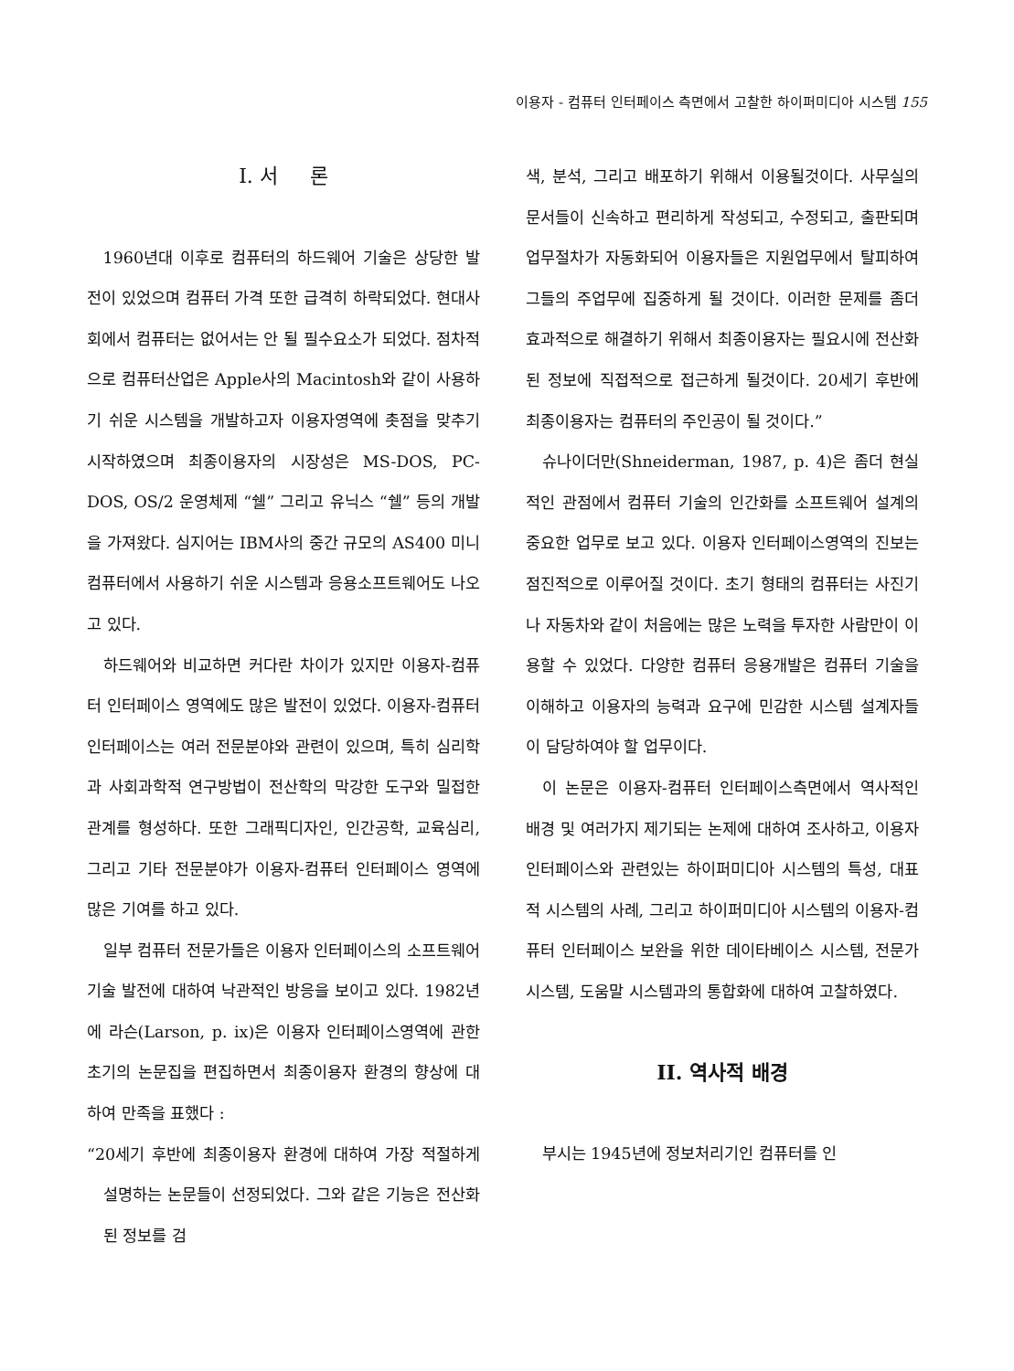이용자 - 컴퓨터 인터페이스 측면에서 고찰한 하이퍼미디아 시스템 155
I. 서 론
1960년대 이후로 컴퓨터의 하드웨어 기술은 상당한 발전이 있었으며 컴퓨터 가격 또한 급격히 하락되었다. 현대사회에서 컴퓨터는 없어서는 안 될 필수요소가 되었다. 점차적으로 컴퓨터산업은 Apple사의 Macintosh와 같이 사용하기 쉬운 시스템을 개발하고자 이용자영역에 촛점을 맞추기 시작하였으며 최종이용자의 시장성은 MS-DOS, PC-DOS, OS/2 운영체제 “쉘” 그리고 유닉스 “쉘” 등의 개발을 가져왔다. 심지어는 IBM사의 중간 규모의 AS400 미니컴퓨터에서 사용하기 쉬운 시스템과 응용소프트웨어도 나오고 있다.
하드웨어와 비교하면 커다란 차이가 있지만 이용자-컴퓨터 인터페이스 영역에도 많은 발전이 있었다. 이용자-컴퓨터 인터페이스는 여러 전문분야와 관련이 있으며, 특히 심리학과 사회과학적 연구방법이 전산학의 막강한 도구와 밀접한 관계를 형성하다. 또한 그래픽디자인, 인간공학, 교육심리, 그리고 기타 전문분야가 이용자-컴퓨터 인터페이스 영역에 많은 기여를 하고 있다.
일부 컴퓨터 전문가들은 이용자 인터페이스의 소프트웨어 기술 발전에 대하여 낙관적인 방응을 보이고 있다. 1982년에 라슨(Larson, p. ix)은 이용자 인터페이스영역에 관한 초기의 논문집을 편집하면서 최종이용자 환경의 향상에 대하여 만족을 표했다 :
“20세기 후반에 최종이용자 환경에 대하여 가장 적절하게 설명하는 논문들이 선정되었다. 그와 같은 기능은 전산화된 정보를 검
색, 분석, 그리고 배포하기 위해서 이용될것이다. 사무실의 문서들이 신속하고 편리하게 작성되고, 수정되고, 출판되며 업무절차가 자동화되어 이용자들은 지원업무에서 탈피하여 그들의 주업무에 집중하게 될 것이다. 이러한 문제를 좀더 효과적으로 해결하기 위해서 최종이용자는 필요시에 전산화된 정보에 직접적으로 접근하게 될것이다. 20세기 후반에 최종이용자는 컴퓨터의 주인공이 될 것이다.”
슈나이더만(Shneiderman, 1987, p. 4)은 좀더 현실적인 관점에서 컴퓨터 기술의 인간화를 소프트웨어 설계의 중요한 업무로 보고 있다. 이용자 인터페이스영역의 진보는 점진적으로 이루어질 것이다. 초기 형태의 컴퓨터는 사진기나 자동차와 같이 처음에는 많은 노력을 투자한 사람만이 이용할 수 있었다. 다양한 컴퓨터 응용개발은 컴퓨터 기술을 이해하고 이용자의 능력과 요구에 민감한 시스템 설계자들이 담당하여야 할 업무이다.
이 논문은 이용자-컴퓨터 인터페이스측면에서 역사적인 배경 및 여러가지 제기되는 논제에 대하여 조사하고, 이용자 인터페이스와 관련있는 하이퍼미디아 시스템의 특성, 대표적 시스템의 사례, 그리고 하이퍼미디아 시스템의 이용자-컴퓨터 인터페이스 보완을 위한 데이타베이스 시스템, 전문가 시스템, 도움말 시스템과의 통합화에 대하여 고찰하였다.
II. 역사적 배경
부시는 1945년에 정보처리기인 컴퓨터를 인